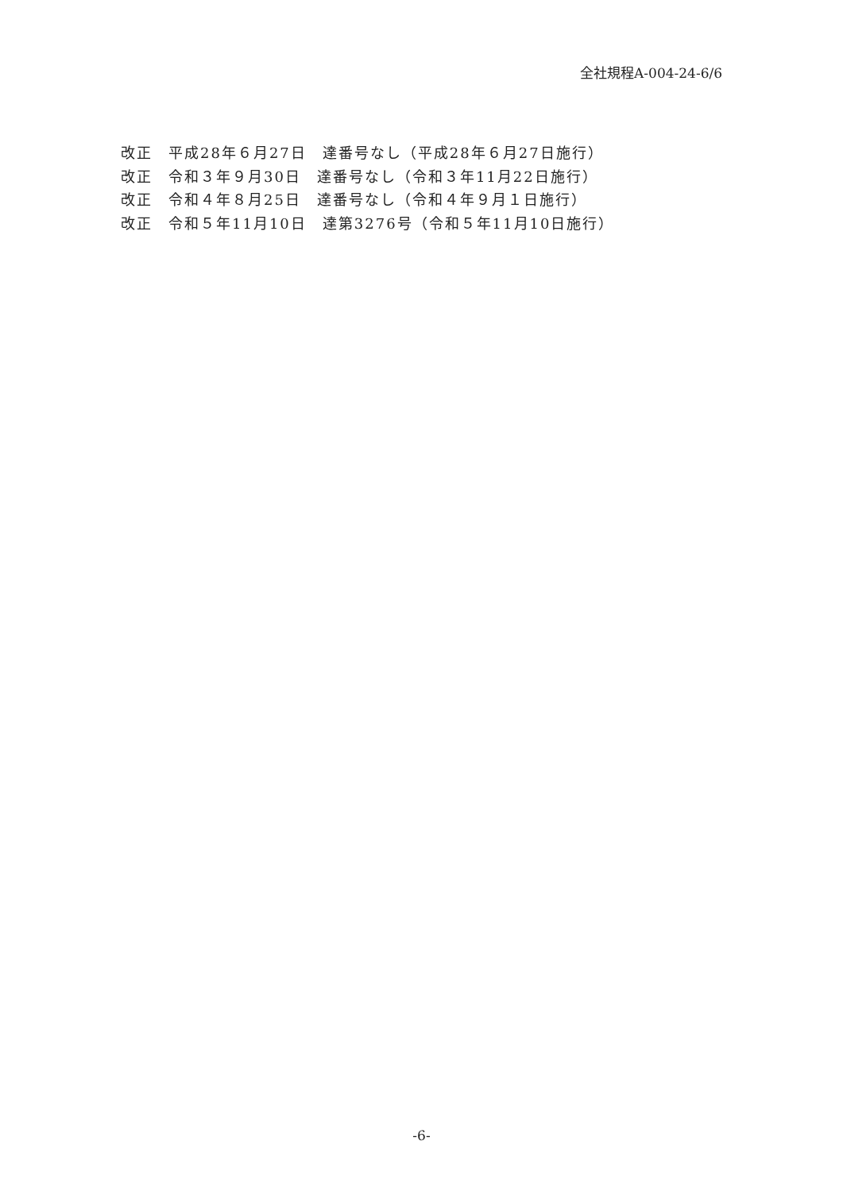全社規程A-004-24-6/6
改正　平成28年６月27日　達番号なし（平成28年６月27日施行）
改正　令和３年９月30日　達番号なし（令和３年11月22日施行）
改正　令和４年８月25日　達番号なし（令和４年９月１日施行）
改正　令和５年11月10日　達第3276号（令和５年11月10日施行）
-6-